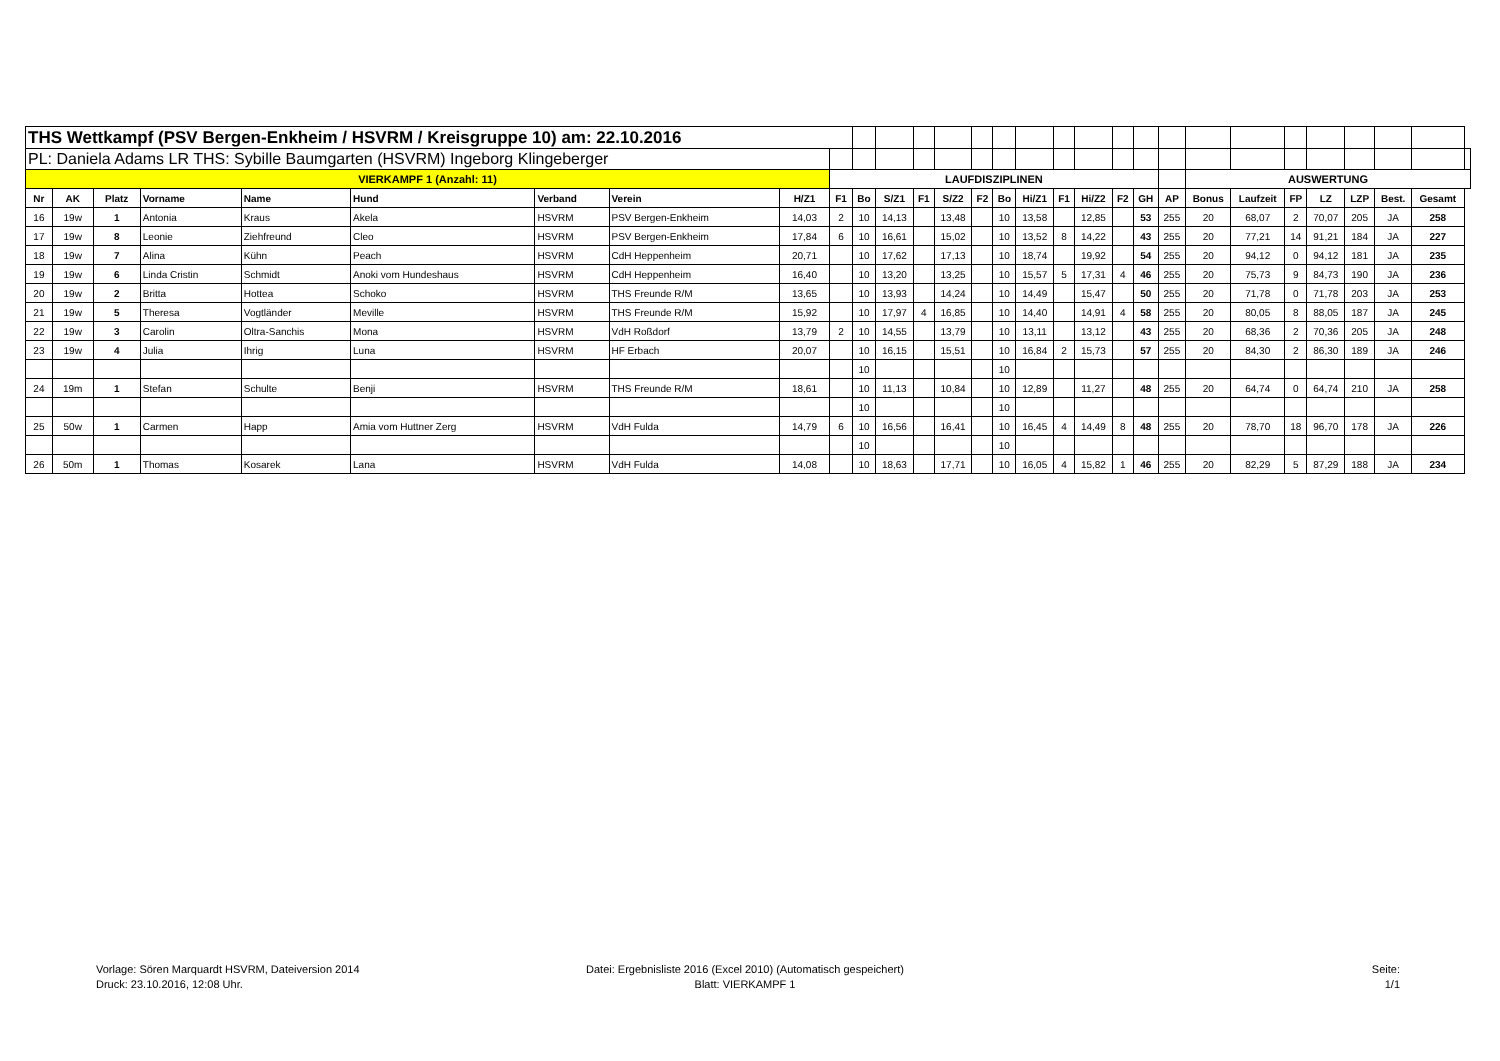| THS Wettkampf (PSV Bergen-Enkheim / HSVRM / Kreisgruppe 10) am: 22.10.2016 | | | | | | | | | | | | | | | | | | | | | | | | | | | | | |
| PL: Daniela Adams LR THS: Sybille Baumgarten (HSVRM) Ingeborg Klingeberger | | | | | | | | | | | | | | | | | | | | | | | | | | | | | |
| VIERKAMPF 1 (Anzahl: 11) | | | | | | | | | LAUFDISZIPLINEN | | | | | | | | | | | | | AUSWERTUNG | | | | | | | |
| Nr | AK | Platz | Vorname | Name | Hund | Verband | Verein | H/Z1 | F1 | Bo | S/Z1 | F1 | S/Z2 | F2 | Bo | Hi/Z1 | F1 | Hi/Z2 | F2 | GH | AP | Bonus | Laufzeit | FP | LZ | LZP | Best. | Gesamt | |
| 16 | 19w | 1 | Antonia | Kraus | Akela | HSVRM | PSV Bergen-Enkheim | 14,03 | 2 | 10 | 14,13 | | 13,48 | | 10 | 13,58 | | 12,85 | | 53 | 255 | 20 | 68,07 | 2 | 70,07 | 205 | JA | 258 | |
| 17 | 19w | 8 | Leonie | Ziehfreund | Cleo | HSVRM | PSV Bergen-Enkheim | 17,84 | 6 | 10 | 16,61 | | 15,02 | | 10 | 13,52 | 8 | 14,22 | | 43 | 255 | 20 | 77,21 | 14 | 91,21 | 184 | JA | 227 | |
| 18 | 19w | 7 | Alina | Kühn | Peach | HSVRM | CdH Heppenheim | 20,71 | | 10 | 17,62 | | 17,13 | | 10 | 18,74 | | 19,92 | | 54 | 255 | 20 | 94,12 | 0 | 94,12 | 181 | JA | 235 | |
| 19 | 19w | 6 | Linda Cristin | Schmidt | Anoki vom Hundeshaus | HSVRM | CdH Heppenheim | 16,40 | | 10 | 13,20 | | 13,25 | | 10 | 15,57 | 5 | 17,31 | 4 | 46 | 255 | 20 | 75,73 | 9 | 84,73 | 190 | JA | 236 | |
| 20 | 19w | 2 | Britta | Hottea | Schoko | HSVRM | THS Freunde R/M | 13,65 | | 10 | 13,93 | | 14,24 | | 10 | 14,49 | | 15,47 | | 50 | 255 | 20 | 71,78 | 0 | 71,78 | 203 | JA | 253 | |
| 21 | 19w | 5 | Theresa | Vogtländer | Meville | HSVRM | THS Freunde R/M | 15,92 | | 10 | 17,97 | 4 | 16,85 | | 10 | 14,40 | | 14,91 | 4 | 58 | 255 | 20 | 80,05 | 8 | 88,05 | 187 | JA | 245 | |
| 22 | 19w | 3 | Carolin | Oltra-Sanchis | Mona | HSVRM | VdH Roßdorf | 13,79 | 2 | 10 | 14,55 | | 13,79 | | 10 | 13,11 | | 13,12 | | 43 | 255 | 20 | 68,36 | 2 | 70,36 | 205 | JA | 248 | |
| 23 | 19w | 4 | Julia | Ihrig | Luna | HSVRM | HF Erbach | 20,07 | | 10 | 16,15 | | 15,51 | | 10 | 16,84 | 2 | 15,73 | | 57 | 255 | 20 | 84,30 | 2 | 86,30 | 189 | JA | 246 | |
| | | | | | | | | | | 10 | | | | | 10 | | | | | | | | | | | | | | |
| 24 | 19m | 1 | Stefan | Schulte | Benji | HSVRM | THS Freunde R/M | 18,61 | | 10 | 11,13 | | 10,84 | | 10 | 12,89 | | 11,27 | | 48 | 255 | 20 | 64,74 | 0 | 64,74 | 210 | JA | 258 | |
| | | | | | | | | | | 10 | | | | | 10 | | | | | | | | | | | | | | |
| 25 | 50w | 1 | Carmen | Happ | Amia vom Huttner Zerg | HSVRM | VdH Fulda | 14,79 | 6 | 10 | 16,56 | | 16,41 | | 10 | 16,45 | 4 | 14,49 | 8 | 48 | 255 | 20 | 78,70 | 18 | 96,70 | 178 | JA | 226 | |
| | | | | | | | | | | 10 | | | | | 10 | | | | | | | | | | | | | | |
| 26 | 50m | 1 | Thomas | Kosarek | Lana | HSVRM | VdH Fulda | 14,08 | | 10 | 18,63 | | 17,71 | | 10 | 16,05 | 4 | 15,82 | 1 | 46 | 255 | 20 | 82,29 | 5 | 87,29 | 188 | JA | 234 | |
Vorlage: Sören Marquardt HSVRM, Dateiversion 2014
Druck: 23.10.2016, 12:08 Uhr.
Datei: Ergebnisliste 2016 (Excel 2010) (Automatisch gespeichert)
Blatt: VIERKAMPF 1
Seite:
1/1